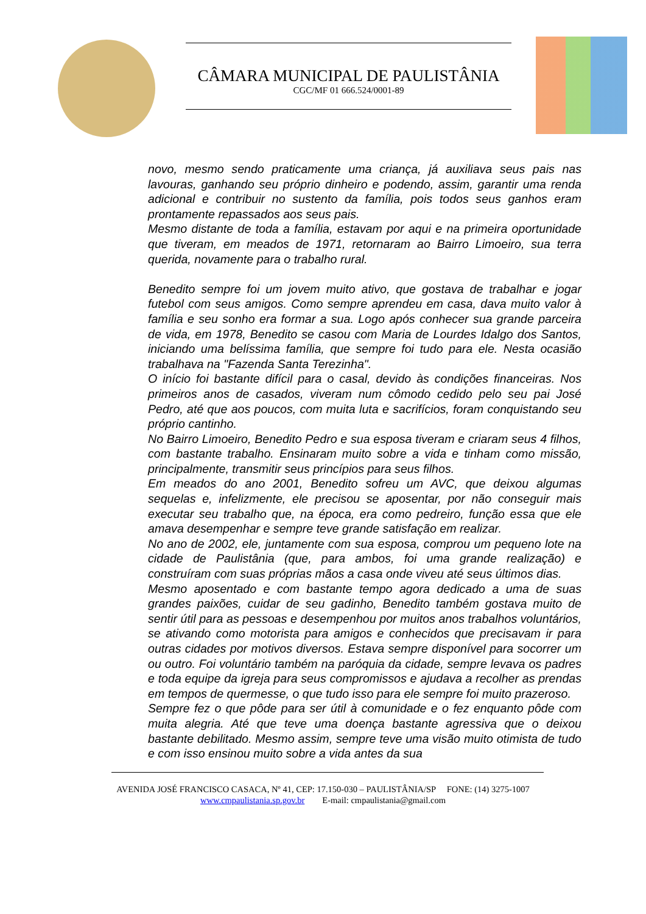CÂMARA MUNICIPAL DE PAULISTÂNIA
CGC/MF 01 666.524/0001-89
novo, mesmo sendo praticamente uma criança, já auxiliava seus pais nas lavouras, ganhando seu próprio dinheiro e podendo, assim, garantir uma renda adicional e contribuir no sustento da família, pois todos seus ganhos eram prontamente repassados aos seus pais.
Mesmo distante de toda a família, estavam por aqui e na primeira oportunidade que tiveram, em meados de 1971, retornaram ao Bairro Limoeiro, sua terra querida, novamente para o trabalho rural.
Benedito sempre foi um jovem muito ativo, que gostava de trabalhar e jogar futebol com seus amigos. Como sempre aprendeu em casa, dava muito valor à família e seu sonho era formar a sua. Logo após conhecer sua grande parceira de vida, em 1978, Benedito se casou com Maria de Lourdes Idalgo dos Santos, iniciando uma belíssima família, que sempre foi tudo para ele. Nesta ocasião trabalhava na "Fazenda Santa Terezinha".
O início foi bastante difícil para o casal, devido às condições financeiras. Nos primeiros anos de casados, viveram num cômodo cedido pelo seu pai José Pedro, até que aos poucos, com muita luta e sacrifícios, foram conquistando seu próprio cantinho.
No Bairro Limoeiro, Benedito Pedro e sua esposa tiveram e criaram seus 4 filhos, com bastante trabalho. Ensinaram muito sobre a vida e tinham como missão, principalmente, transmitir seus princípios para seus filhos.
Em meados do ano 2001, Benedito sofreu um AVC, que deixou algumas sequelas e, infelizmente, ele precisou se aposentar, por não conseguir mais executar seu trabalho que, na época, era como pedreiro, função essa que ele amava desempenhar e sempre teve grande satisfação em realizar.
No ano de 2002, ele, juntamente com sua esposa, comprou um pequeno lote na cidade de Paulistânia (que, para ambos, foi uma grande realização) e construíram com suas próprias mãos a casa onde viveu até seus últimos dias.
Mesmo aposentado e com bastante tempo agora dedicado a uma de suas grandes paixões, cuidar de seu gadinho, Benedito também gostava muito de sentir útil para as pessoas e desempenhou por muitos anos trabalhos voluntários, se ativando como motorista para amigos e conhecidos que precisavam ir para outras cidades por motivos diversos. Estava sempre disponível para socorrer um ou outro. Foi voluntário também na paróquia da cidade, sempre levava os padres e toda equipe da igreja para seus compromissos e ajudava a recolher as prendas em tempos de quermesse, o que tudo isso para ele sempre foi muito prazeroso.
Sempre fez o que pôde para ser útil à comunidade e o fez enquanto pôde com muita alegria. Até que teve uma doença bastante agressiva que o deixou bastante debilitado. Mesmo assim, sempre teve uma visão muito otimista de tudo e com isso ensinou muito sobre a vida antes da sua
AVENIDA JOSÉ FRANCISCO CASACA, Nº 41, CEP: 17.150-030 – PAULISTÂNIA/SP FONE: (14) 3275-1007
www.cmpaulistania.sp.gov.br E-mail: cmpaulistania@gmail.com